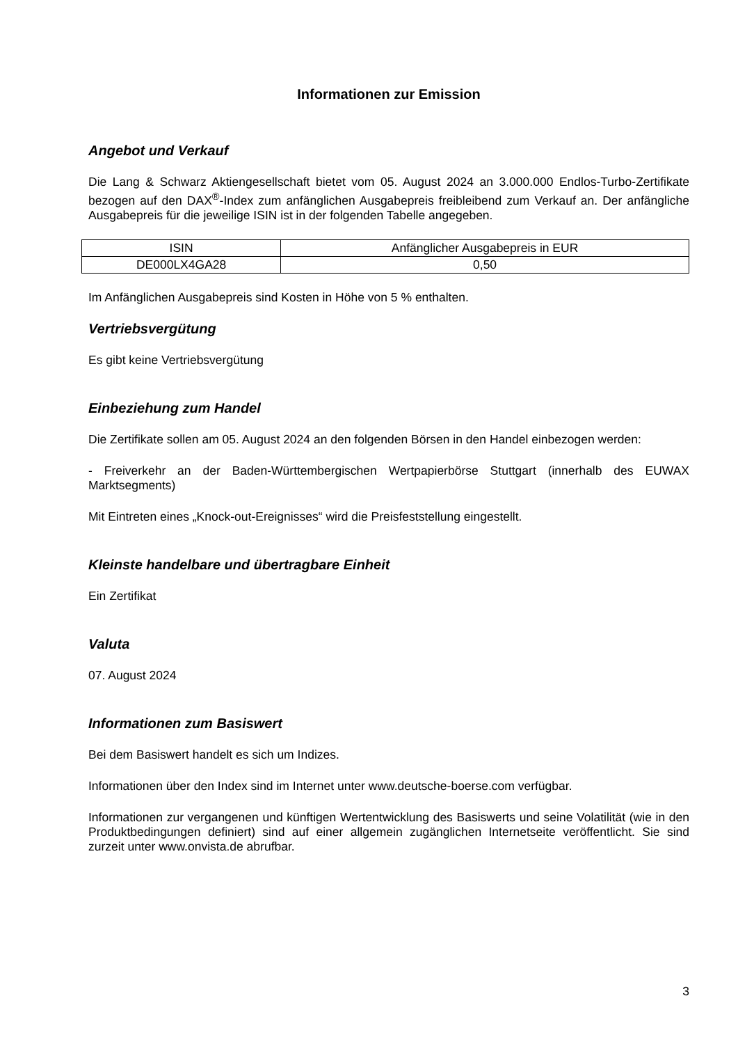Informationen zur Emission
Angebot und Verkauf
Die Lang & Schwarz Aktiengesellschaft bietet vom 05. August 2024 an 3.000.000 Endlos-Turbo-Zertifikate bezogen auf den DAX<sup>®</sup>-Index zum anfänglichen Ausgabepreis freibleibend zum Verkauf an. Der anfängliche Ausgabepreis für die jeweilige ISIN ist in der folgenden Tabelle angegeben.
| ISIN | Anfänglicher Ausgabepreis in EUR |
| --- | --- |
| DE000LX4GA28 | 0,50 |
Im Anfänglichen Ausgabepreis sind Kosten in Höhe von 5 % enthalten.
Vertriebsvergütung
Es gibt keine Vertriebsvergütung
Einbeziehung zum Handel
Die Zertifikate sollen am 05. August 2024 an den folgenden Börsen in den Handel einbezogen werden:
- Freiverkehr an der Baden-Württembergischen Wertpapierbörse Stuttgart (innerhalb des EUWAX Marktsegments)
Mit Eintreten eines „Knock-out-Ereignisses“ wird die Preisfeststellung eingestellt.
Kleinste handelbare und übertragbare Einheit
Ein Zertifikat
Valuta
07. August 2024
Informationen zum Basiswert
Bei dem Basiswert handelt es sich um Indizes.
Informationen über den Index sind im Internet unter www.deutsche-boerse.com verfügbar.
Informationen zur vergangenen und künftigen Wertentwicklung des Basiswerts und seine Volatilität (wie in den Produktbedingungen definiert) sind auf einer allgemein zugänglichen Internetseite veröffentlicht. Sie sind zurzeit unter www.onvista.de abrufbar.
3